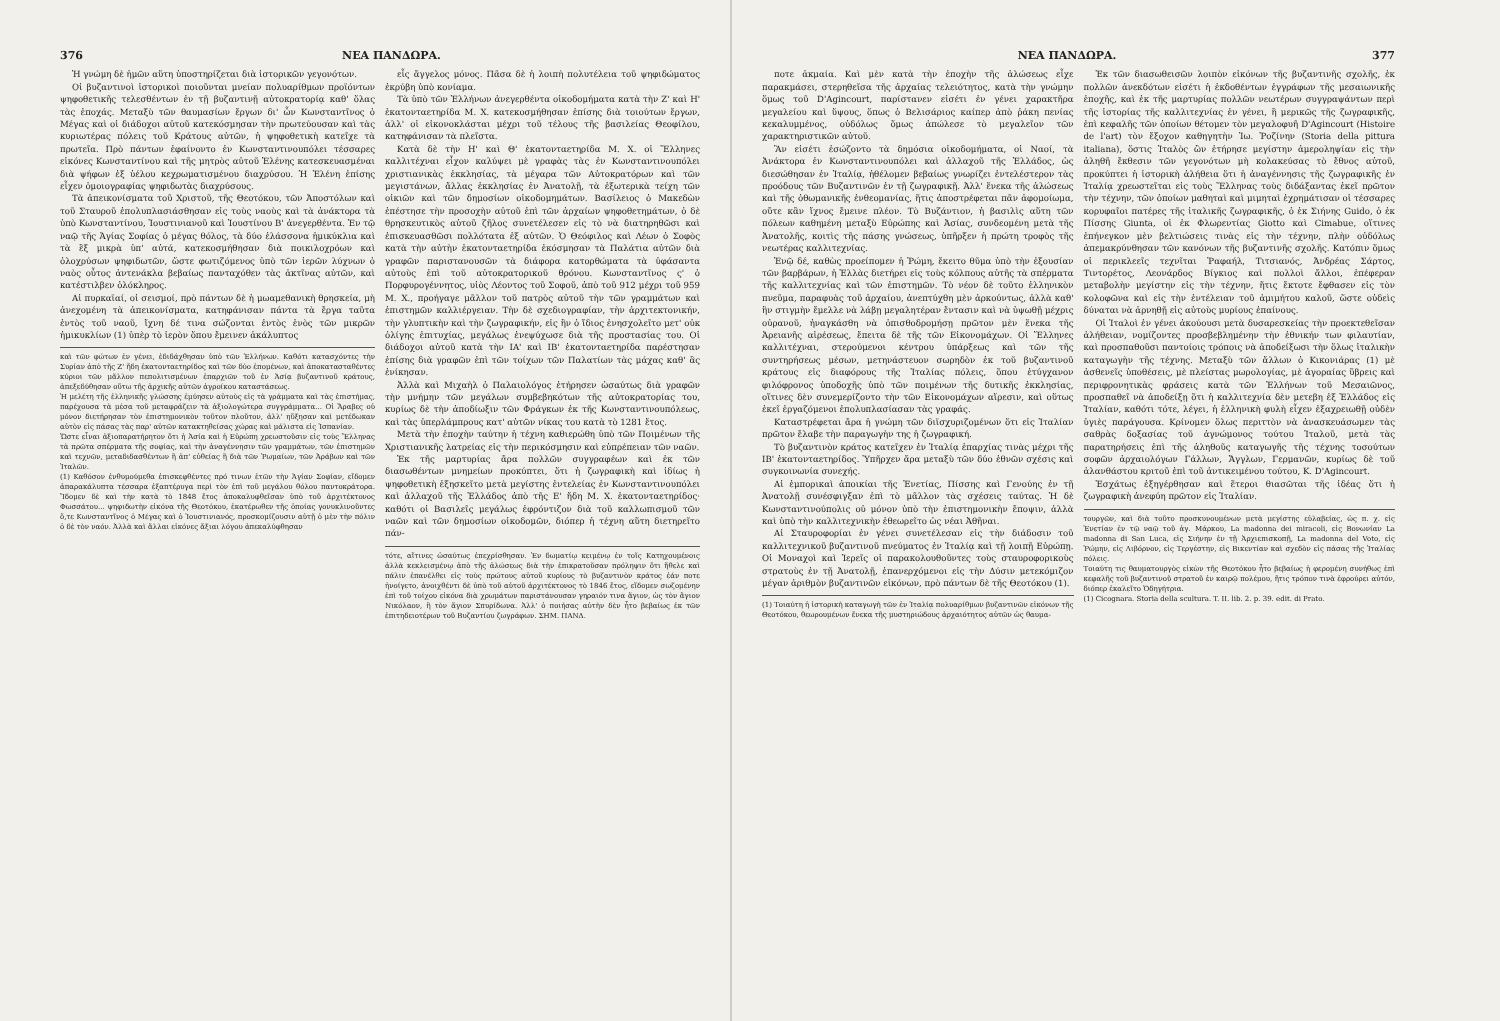376 ΝΕΑ ΠΑΝΔΩΡΑ.
Ἡ γνώμη δὲ ἡμῶν αὕτη ὑποστηρίζεται διὰ ἱστορικῶν γεγονότων.
Οἱ βυζαντινοὶ ἱστορικοὶ ποιοῦνται μνείαν πολυαρίθμων προϊόντων ψηφοθετικῆς τελεσθέντων ἐν τῇ βυζαντινῇ αὐτοκρατορίᾳ καθ' ὅλας τὰς ἐποχάς. Μεταξὺ τῶν θαυμασίων ἔργων δι' ὧν Κωνσταντῖνος ὁ Μέγας καὶ οἱ διάδοχοι αὐτοῦ κατεκόσμησαν τὴν πρωτεύουσαν καὶ τὰς κυριωτέρας πόλεις τοῦ Κράτους αὐτῶν, ἡ ψηφοθετικὴ κατεῖχε τὰ πρωτεῖα. Πρὸ πάντων ἐφαίνοντο ἐν Κωνσταντινουπόλει τέσσαρες εἰκόνες Κωνσταντίνου καὶ τῆς μητρὸς αὐτοῦ Ἑλένης κατεσκευασμέναι διὰ ψήφων ἐξ ὑέλου κεχρωματισμένου διαχρύσου. Ἡ Ἑλένη ἐπίσης εἶχεν ὁμοιογραφίας ψηφιδωτὰς διαχρύσους.
Τὰ ἀπεικονίσματα τοῦ Χριστοῦ, τῆς Θεοτόκου, τῶν Ἀποστόλων καὶ τοῦ Σταυροῦ ἐπολυπλασιάσθησαν εἰς τοὺς ναοὺς καὶ τὰ ἀνάκτορα τὰ ὑπὸ Κωνσταντίνου, Ἰουστινιανοῦ καὶ Ἰουστίνου Β' ἀνεγερθέντα. Ἐν τῷ ναῷ τῆς Ἁγίας Σοφίας ὁ μέγας θόλος, τὰ δύο ἐλάσσονα ἡμικύκλια καὶ τὰ ἓξ μικρὰ ὑπ' αὐτά, κατεκοσμήθησαν διὰ ποικιλοχρόων καὶ ὁλοχρύσων ψηφιδωτῶν, ὥστε φωτιζόμενος ὑπὸ τῶν ἱερῶν λύχνων ὁ ναὸς οὗτος ἀντενάκλα βεβαίως πανταχόθεν τὰς ἀκτῖνας αὐτῶν, καὶ κατέστιλβεν ὁλόκληρος.
Αἱ πυρκαϊαί, οἱ σεισμοί, πρὸ πάντων δὲ ἡ μωαμεθανικὴ θρησκεία, μὴ ἀνεχομένη τὰ ἀπεικονίσματα, κατηφάνισαν πάντα τὰ ἔργα ταῦτα ἐντὸς τοῦ ναοῦ, ἴχνη δέ τινα σώζονται ἐντὸς ἑνὸς τῶν μικρῶν ἡμικυκλίων (1) ὑπὲρ τὸ ἱερὸν ὅπου ἔμεινεν ἀκάλυπτος
καὶ τῶν φώτων ἐν γένει, ἐδιδάχθησαν ὑπὸ τῶν Ἑλλήνων. Καθότι κατασχόντες τὴν Συρίαν ἀπὸ τῆς Ζ' ἤδη ἑκατονταετηρίδος καὶ τῶν δύο ἑπομένων, καὶ ἀποκατασταθέντες κύριοι τῶν μᾶλλον πεπολιτισμένων ἐπαρχιῶν τοῦ ἐν Ἀσίᾳ βυζαντινοῦ κράτους, ἀπεξεδύθησαν οὕτω τῆς ἀρχικῆς αὐτῶν ἀγροίκου καταστάσεως.
Ἡ μελέτη τῆς ἑλληνικῆς γλώσσης ἐμύησεν αὐτοὺς εἰς τὰ γράμματα καὶ τὰς ἐπιστήμας, παρέχουσα τὰ μέσα τοῦ μεταφράζειν τὰ ἀξιολογώτερα συγγράμματα... Οἱ Ἄραβες οὐ μόνον διετήρησαν τὸν ἐπιστημονικὸν τοῦτον πλοῦτον, ἀλλ' ηὔξησαν καὶ μετέδωκαν αὐτὸν εἰς πάσας τὰς παρ' αὐτῶν κατακτηθείσας χώρας καὶ μάλιστα εἰς Ἱσπανίαν.
Ὥστε εἶναι ἀξιοπαρατήρητον ὅτι ἡ Ἀσία καὶ ἡ Εὐρώπη χρεωστοῦσιν εἰς τοὺς Ἕλληνας τὰ πρῶτα σπέρματα τῆς σοφίας, καὶ τὴν ἀναγέννησιν τῶν γραμμάτων, τῶν ἐπιστημῶν καὶ τεχνῶν, μεταδιδασθέντων ἢ ἀπ' εὐθείας ἢ διὰ τῶν Ῥωμαίων, τῶν Ἀράβων καὶ τῶν Ἰταλῶν.
(1) Καθόσον ἐνθυμούμεθα ἐπισκεφθέντες πρό τινων ἐτῶν τὴν Ἁγίαν Σοφίαν, εἴδομεν ἀπαρακάλυπτα τέσσαρα ἐξαπτέρυγα περὶ τὸν ἐπὶ τοῦ μεγάλου θόλου παντοκράτορα. Ἴδομεν δὲ καὶ τὴν κατὰ τὸ 1848 ἔτος ἀποκαλυφθεῖσαν ὑπὸ τοῦ ἀρχιτέκτονος Φωσσάτου... ψηφιδωτὴν εἰκόνα τῆς Θεοτόκου, ἑκατέρωθεν τῆς ὁποίας γονυκλινοῦντες ὅ,τε Κωνσταντῖνος ὁ Μέγας καὶ ὁ Ἰουστινιανός, προσκομίζουσιν αὐτῇ ὁ μὲν τὴν πόλιν ὁ δὲ τὸν ναόν. Ἀλλὰ καὶ ἄλλαι εἰκόνες ἄξιαι λόγου ἀπεκαλύφθησαν
εἷς ἄγγελος μόνος. Πᾶσα δὲ ἡ λοιπὴ πολυτέλεια τοῦ ψηφιδώματος ἐκρύβη ὑπὸ κονίαμα.
Τὰ ὑπὸ τῶν Ἑλλήνων ἀνεγερθέντα οἰκοδομήματα κατὰ τὴν Ζ' καὶ Η' ἑκατονταετηρίδα Μ. Χ. κατεκοσμήθησαν ἐπίσης διὰ τοιούτων ἔργων, ἀλλ' οἱ εἰκονοκλάσται μέχρι τοῦ τέλους τῆς βασιλείας Θεοφίλου, κατηφάνισαν τὰ πλεῖστα.
Κατὰ δὲ τὴν Η' καὶ Θ' ἑκατονταετηρίδα Μ. Χ. οἱ Ἕλληνες καλλιτέχναι εἶχον καλύψει μὲ γραφὰς τὰς ἐν Κωνσταντινουπόλει χριστιανικὰς ἐκκλησίας, τὰ μέγαρα τῶν Αὐτοκρατόρων καὶ τῶν μεγιστάνων, ἄλλας ἐκκλησίας ἐν Ἀνατολῇ, τὰ ἐξωτερικὰ τείχη τῶν οἰκιῶν καὶ τῶν δημοσίων οἰκοδομημάτων. Βασίλειος ὁ Μακεδὼν ἐπέστησε τὴν προσοχὴν αὐτοῦ ἐπὶ τῶν ἀρχαίων ψηφοθετημάτων, ὁ δὲ θρησκευτικὸς αὐτοῦ ζῆλος συνετέλεσεν εἰς τὸ νὰ διατηρηθῶσι καὶ ἐπισκευασθῶσι πολλότατα ἐξ αὐτῶν. Ὁ Θεόφιλος καὶ Λέων ὁ Σοφὸς κατὰ τὴν αὐτὴν ἑκατονταετηρίδα ἐκόσμησαν τὰ Παλάτια αὐτῶν διὰ γραφῶν παριστανουσῶν τὰ διάφορα κατορθώματα τὰ ὑφάσαντα αὐτοὺς ἐπὶ τοῦ αὐτοκρατορικοῦ θρόνου. Κωνσταντῖνος ς' ὁ Πορφυρογέννητος, υἱὸς Λέοντος τοῦ Σοφοῦ, ἀπὸ τοῦ 912 μέχρι τοῦ 959 Μ. Χ., προήγαγε μᾶλλον τοῦ πατρὸς αὐτοῦ τὴν τῶν γραμμάτων καὶ ἐπιστημῶν καλλιέργειαν. Τὴν δὲ σχεδιογραφίαν, τὴν ἀρχιτεκτονικήν, τὴν γλυπτικὴν καὶ τὴν ζωγραφικήν, εἰς ἣν ὁ ἴδιος ἐνησχολεῖτο μετ' οὐκ ὀλίγης ἐπιτυχίας, μεγάλως ἐνεψύχωσε διὰ τῆς προστασίας του. Οἱ διάδοχοι αὐτοῦ κατὰ τὴν ΙΑ' καὶ ΙΒ' ἑκατονταετηρίδα παρέστησαν ἐπίσης διὰ γραφῶν ἐπὶ τῶν τοίχων τῶν Παλατίων τὰς μάχας καθ' ἃς ἐνίκησαν.
Ἀλλὰ καὶ Μιχαὴλ ὁ Παλαιολόγος ἐτήρησεν ὡσαύτως διὰ γραφῶν τὴν μνήμην τῶν μεγάλων συμβεβηκότων τῆς αὐτοκρατορίας του, κυρίως δὲ τὴν ἀποδίωξιν τῶν Φράγκων ἐκ τῆς Κωνσταντινουπόλεως, καὶ τὰς ὑπερλάμπρους κατ' αὐτῶν νίκας του κατὰ τὸ 1281 ἔτος.
Μετὰ τὴν ἐποχὴν ταύτην ἡ τέχνη καθιερώθη ὑπὸ τῶν Ποιμένων τῆς Χριστιανικῆς λατρείας εἰς τὴν περικόσμησιν καὶ εὐπρέπειαν τῶν ναῶν.
Ἐκ τῆς μαρτυρίας ἄρα πολλῶν συγγραφέων καὶ ἐκ τῶν διασωθέντων μνημείων προκύπτει, ὅτι ἡ ζωγραφικὴ καὶ ἰδίως ἡ ψηφοθετικὴ ἐξησκεῖτο μετὰ μεγίστης ἐντελείας ἐν Κωνσταντινουπόλει καὶ ἀλλαχοῦ τῆς Ἑλλάδος ἀπὸ τῆς Ε' ἤδη Μ. Χ. ἑκατονταετηρίδος· καθότι οἱ Βασιλεῖς μεγάλως ἐφρόντιζον διὰ τοῦ καλλωπισμοῦ τῶν ναῶν καὶ τῶν δημοσίων οἰκοδομῶν, διόπερ ἡ τέχνη αὕτη διετηρεῖτο πάν-
τότε, αἵτινες ὡσαύτως ἐπεχρίσθησαν. Ἐν δωματίῳ κειμένῳ ἐν τοῖς Κατηχουμένοις ἀλλὰ κεκλεισμένῳ ἀπὸ τῆς ἁλώσεως διὰ τὴν ἐπικρατοῦσαν πρόληψιν ὅτι ἤθελε καὶ πάλιν ἐπανέλθει εἰς τοὺς πρώτους αὐτοῦ κυρίους τὸ βυζαντινὸν κράτος ἐάν ποτε ἠνοίγετο, ἀνοιχθέντι δὲ ὑπὸ τοῦ αὐτοῦ ἀρχιτέκτονος τὸ 1846 ἔτος, εἴδομεν σωζομένην ἐπὶ τοῦ τοίχου εἰκόνα διὰ χρωμάτων παριστάνουσαν γηραιόν τινα ἅγιον, ὡς τὸν ἅγιον Νικόλαον, ἢ τὸν ἅγιον Σπυρίδωνα. Ἀλλ' ὁ ποιήσας αὐτὴν δὲν ἦτο βεβαίως ἐκ τῶν ἐπιτηδειοτέρων τοῦ Βυζαντίου ζωγράφων. ΣΗΜ. ΠΑΝΔ.
ΝΕΑ ΠΑΝΔΩΡΑ. 377
ποτε ἀκμαία. Καὶ μὲν κατὰ τὴν ἐποχὴν τῆς ἁλώσεως εἶχε παρακμάσει, στερηθεῖσα τῆς ἀρχαίας τελειότητος, κατὰ τὴν γνώμην ὅμως τοῦ D'Agincourt, παρίστανεν εἰσέτι ἐν γένει χαρακτῆρα μεγαλείου καὶ ὕψους, ὅπως ὁ Βελισάριος καίπερ ἀπὸ ῥάκη πενίας κεκαλυμμένος, οὐδόλως ὅμως ἀπώλεσε τὸ μεγαλεῖον τῶν χαρακτηριστικῶν αὐτοῦ.
Ἂν εἰσέτι ἐσώζοντο τὰ δημόσια οἰκοδομήματα, οἱ Ναοί, τὰ Ἀνάκτορα ἐν Κωνσταντινουπόλει καὶ ἀλλαχοῦ τῆς Ἑλλάδος, ὡς διεσώθησαν ἐν Ἰταλίᾳ, ἠθέλομεν βεβαίως γνωρίζει ἐντελέστερον τὰς προόδους τῶν Βυζαντινῶν ἐν τῇ ζωγραφικῇ. Ἀλλ' ἕνεκα τῆς ἁλώσεως καὶ τῆς ὀθωμανικῆς ἐνθεομανίας, ἥτις ἀποστρέφεται πᾶν ἀφομοίωμα, οὔτε κἂν ἴχνος ἔμεινε πλέον. Τὸ Βυζάντιον, ἡ βασιλὶς αὕτη τῶν πόλεων καθημένη μεταξὺ Εὐρώπης καὶ Ἀσίας, συνδεομένη μετὰ τῆς Ἀνατολῆς, κοιτὶς τῆς πάσης γνώσεως, ὑπῆρξεν ἡ πρώτη τροφὸς τῆς νεωτέρας καλλιτεχνίας.
Ἐνῷ δέ, καθὼς προείπομεν ἡ Ῥώμη, ἔκειτο θῦμα ὑπὸ τὴν ἐξουσίαν τῶν βαρβάρων, ἡ Ἑλλὰς διετήρει εἰς τοὺς κόλπους αὐτῆς τὰ σπέρματα τῆς καλλιτεχνίας καὶ τῶν ἐπιστημῶν. Τὸ νέον δὲ τοῦτο ἑλληνικὸν πνεῦμα, παραφυὰς τοῦ ἀρχαίου, ἀνεπτύχθη μὲν ἀρκούντως, ἀλλὰ καθ' ἣν στιγμὴν ἔμελλε νὰ λάβῃ μεγαλητέραν ἔντασιν καὶ νὰ ὑψωθῇ μέχρις οὐρανοῦ, ἠναγκάσθη νὰ ὀπισθοδρομήσῃ πρῶτον μὲν ἕνεκα τῆς Ἀρειανῆς αἱρέσεως, ἔπειτα δὲ τῆς τῶν Εἰκονομάχων. Οἱ Ἕλληνες καλλιτέχναι, στερούμενοι κέντρου ὑπάρξεως καὶ τῶν τῆς συντηρήσεως μέσων, μετηνάστευον σωρηδὸν ἐκ τοῦ βυζαντινοῦ κράτους εἰς διαφόρους τῆς Ἰταλίας πόλεις, ὅπου ἐτύγχανον φιλόφρονος ὑποδοχῆς ὑπὸ τῶν ποιμένων τῆς δυτικῆς ἐκκλησίας, οἵτινες δὲν συνεμερίζοντο τὴν τῶν Εἰκονομάχων αἵρεσιν, καὶ οὕτως ἐκεῖ ἐργαζόμενοι ἐπολυπλασίασαν τὰς γραφάς.
Καταστρέφεται ἄρα ἡ γνώμη τῶν διϊσχυριζομένων ὅτι εἰς Ἰταλίαν πρῶτον ἔλαβε τὴν παραγωγὴν της ἡ ζωγραφική.
Τὸ βυζαντινὸν κράτος κατεῖχεν ἐν Ἰταλίᾳ ἐπαρχίας τινὰς μέχρι τῆς ΙΒ' ἑκατονταετηρίδος. Ὑπῆρχεν ἄρα μεταξὺ τῶν δύο ἐθνῶν σχέσις καὶ συγκοινωνία συνεχής.
Αἱ ἐμπορικαὶ ἀποικίαι τῆς Ἐνετίας, Πίσσης καὶ Γενούης ἐν τῇ Ἀνατολῇ συνέσφιγξαν ἐπὶ τὸ μᾶλλον τὰς σχέσεις ταύτας. Ἡ δὲ Κωνσταντινούπολις οὐ μόνον ὑπὸ τὴν ἐπιστημονικὴν ἔποψιν, ἀλλὰ καὶ ὑπὸ τὴν καλλιτεχνικὴν ἐθεωρεῖτο ὡς νέαι Ἀθῆναι.
Αἱ Σταυροφορίαι ἐν γένει συνετέλεσαν εἰς τὴν διάδοσιν τοῦ καλλιτεχνικοῦ βυζαντινοῦ πνεύματος ἐν Ἰταλίᾳ καὶ τῇ λοιπῇ Εὐρώπῃ. Οἱ Μοναχοὶ καὶ Ἱερεῖς οἱ παρακολουθοῦντες τοὺς σταυροφορικοὺς στρατοὺς ἐν τῇ Ἀνατολῇ, ἐπανερχόμενοι εἰς τὴν Δύσιν μετεκόμιζον μέγαν ἀριθμὸν βυζαντινῶν εἰκόνων, πρὸ πάντων δὲ τῆς Θεοτόκου (1).
(1) Τοιαύτη ἡ ἱστορικὴ καταγωγὴ τῶν ἐν Ἰταλίᾳ πολυαρίθμων βυζαντινῶν εἰκόνων τῆς Θεοτόκου, θεωρουμένων ἕνεκα τῆς μυστηριώδους ἀρχαιότητος αὐτῶν ὡς θαυμα-
Ἐκ τῶν διασωθεισῶν λοιπὸν εἰκόνων τῆς βυζαντινῆς σχολῆς, ἐκ πολλῶν ἀνεκδότων εἰσέτι ἡ ἐκδοθέντων ἐγγράφων τῆς μεσαιωνικῆς ἐποχῆς, καὶ ἐκ τῆς μαρτυρίας πολλῶν νεωτέρων συγγραψάντων περὶ τῆς ἱστορίας τῆς καλλιτεχνίας ἐν γένει, ἢ μερικῶς τῆς ζωγραφικῆς, ἐπὶ κεφαλῆς τῶν ὁποίων θέτομεν τὸν μεγαλοφυῆ D'Agincourt (Histoire de l'art) τὸν ἔξοχον καθηγητὴν Ἰω. Ῥοζίνην (Storia della pittura italiana), ὅστις Ἰταλὸς ὢν ἐτήρησε μεγίστην ἀμεροληψίαν εἰς τὴν ἀληθῆ ἔκθεσιν τῶν γεγονότων μὴ κολακεύσας τὸ ἔθνος αὐτοῦ, προκύπτει ἡ ἱστορικὴ ἀλήθεια ὅτι ἡ ἀναγέννησις τῆς ζωγραφικῆς ἐν Ἰταλίᾳ χρεωστεῖται εἰς τοὺς Ἕλληνας τοὺς διδάξαντας ἐκεῖ πρῶτον τὴν τέχνην, τῶν ὁποίων μαθηταὶ καὶ μιμηταὶ ἐχρημάτισαν οἱ τέσσαρες κορυφαῖοι πατέρες τῆς ἰταλικῆς ζωγραφικῆς, ὁ ἐκ Σιήνης Guido, ὁ ἐκ Πίσσης Giunta, οἱ ἐκ Φλωρεντίας Giotto καὶ Cimabue, οἵτινες ἐπήνεγκον μὲν βελτιώσεις τινὰς εἰς τὴν τέχνην, πλὴν οὐδόλως ἀπεμακρύνθησαν τῶν κανόνων τῆς βυζαντινῆς σχολῆς. Κατόπιν ὅμως οἱ περικλεεῖς τεχνῖται Ῥαφαήλ, Τιτσιανός, Ἀνδρέας Σάρτος, Τιντορέτος, Λεονάρδος Βίγκιος καὶ πολλοὶ ἄλλοι, ἐπέφεραν μεταβολὴν μεγίστην εἰς τὴν τέχνην, ἥτις ἔκτοτε ἔφθασεν εἰς τὸν κολοφῶνα καὶ εἰς τὴν ἐντέλειαν τοῦ ἀμιμήτου καλοῦ, ὥστε οὐδεὶς δύναται νὰ ἀρνηθῇ εἰς αὐτοὺς μυρίους ἐπαίνους.
Οἱ Ἰταλοὶ ἐν γένει ἀκούουσι μετὰ δυσαρεσκείας τὴν προεκτεθεῖσαν ἀλήθειαν, νομίζοντες προσβεβλημένην τὴν ἐθνικήν των φιλαυτίαν, καὶ προσπαθοῦσι παντοίοις τρόποις νὰ ἀποδείξωσι τὴν ὅλως ἰταλικὴν καταγωγὴν τῆς τέχνης. Μεταξὺ τῶν ἄλλων ὁ Κικονιάρας (1) μὲ ἀσθενεῖς ὑποθέσεις, μὲ πλείστας μωρολογίας, μὲ ἀγοραίας ὕβρεις καὶ περιφρονητικὰς φράσεις κατὰ τῶν Ἑλλήνων τοῦ Μεσαιῶνος, προσπαθεῖ νὰ ἀποδείξῃ ὅτι ἡ καλλιτεχνία δὲν μετεβη ἐξ Ἑλλάδος εἰς Ἰταλίαν, καθότι τότε, λέγει, ἡ ἑλληνικὴ φυλὴ εἶχεν ἐξαχρειωθῇ οὐδὲν ὑγιὲς παράγουσα. Κρίνομεν ὅλως περιττὸν νὰ ἀνασκευάσωμεν τὰς σαθρὰς δοξασίας τοῦ ἀγνώμονος τούτου Ἰταλοῦ, μετὰ τὰς παρατηρήσεις ἐπὶ τῆς ἀληθοῦς καταγωγῆς τῆς τέχνης τοσούτων σοφῶν ἀρχαιολόγων Γάλλων, Ἄγγλων, Γερμανῶν, κυρίως δὲ τοῦ ἀλανθάστου κριτοῦ ἐπὶ τοῦ ἀντικειμένου τούτου, Κ. D'Agincourt.
Ἐσχάτως ἐξηγέρθησαν καὶ ἕτεροι θιασῶται τῆς ἰδέας ὅτι ἡ ζωγραφικὴ ἀνεφύη πρῶτον εἰς Ἰταλίαν.
τουργῶν, καὶ διὰ τοῦτο προσκυνουμένων μετὰ μεγίστης εὐλαβείας, ὡς π. χ. εἰς Ἐνετίαν ἐν τῷ ναῷ τοῦ ἁγ. Μάρκου, La madonna dei miracoli, εἰς Βονωνίαν La madonna di San Luca, εἰς Σιήνην ἐν τῇ Ἀρχιεπισκοπῇ, La madonna del Voto, εἰς Ῥώμην, εἰς Λιβόρνον, εἰς Τεργέστην, εἰς Βικεντίαν καὶ σχεδὸν εἰς πάσας τῆς Ἰταλίας πόλεις.
Τοιαύτη τις θαυματουργὸς εἰκὼν τῆς Θεοτόκου ἦτο βεβαίως ἡ φερομένη συνήθως ἐπὶ κεφαλῆς τοῦ βυζαντινοῦ στρατοῦ ἐν καιρῷ πολέμου, ἥτις τρόπον τινὰ ἐφρούρει αὐτόν, διόπερ ἐκαλεῖτο Ὁδηγήτρια.
(1) Cicognara. Storia della scultura. T. II. lib. 2. p. 39. edit. di Prato.